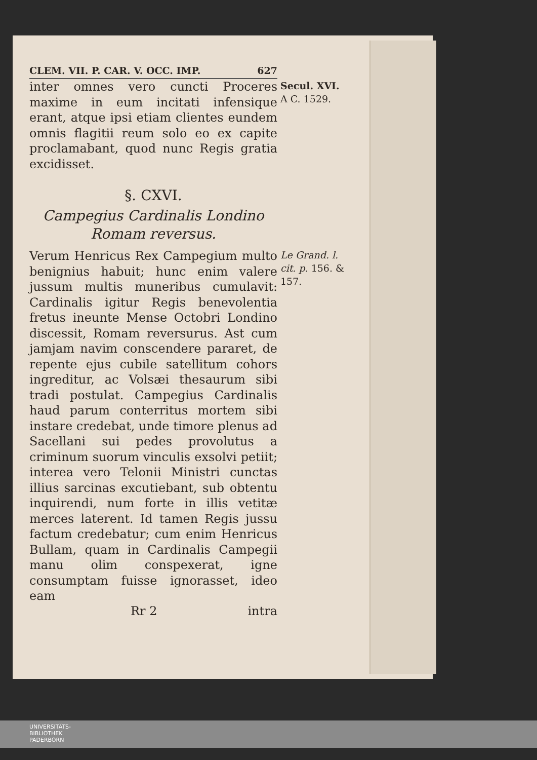CLEM. VII. P. CAR. V. OCC. IMP. 627
inter omnes vero cuncti Proceres maxime in eum incitati infensique erant, atque ipsi etiam clientes eundem omnis flagitii reum solo eo ex capite proclamabant, quod nunc Regis gratia excidisset.
Secul. XVI.
A C. 1529.
§. CXVI.
Campegius Cardinalis Londino Romam reversus.
Verum Henricus Rex Campegium multo benignius habuit; hunc enim valere jussum multis muneribus cumulavit: Cardinalis igitur Regis benevolentia fretus ineunte Mense Octobri Londino discessit, Romam reversurus. Ast cum jamjam navim conscendere pararet, de repente ejus cubile satellitum cohors ingreditur, ac Volsæi thesaurum sibi tradi postulat. Campegius Cardinalis haud parum conterritus mortem sibi instare credebat, unde timore plenus ad Sacellani sui pedes provolutus a criminum suorum vinculis exsolvi petiit; interea vero Telonii Ministri cunctas illius sarcinas excutiebant, sub obtentu inquirendi, num forte in illis vetitæ merces laterent. Id tamen Regis jussu factum credebatur; cum enim Henricus Bullam, quam in Cardinalis Campegii manu olim conspexerat, igne consumptam fuisse ignorasset, ideo eam
Le Grand. l. cit. p. 156. & 157.
Rr 2 intra
UNIVERSITÄTS-
BIBLIOTHEK
PADERBORN